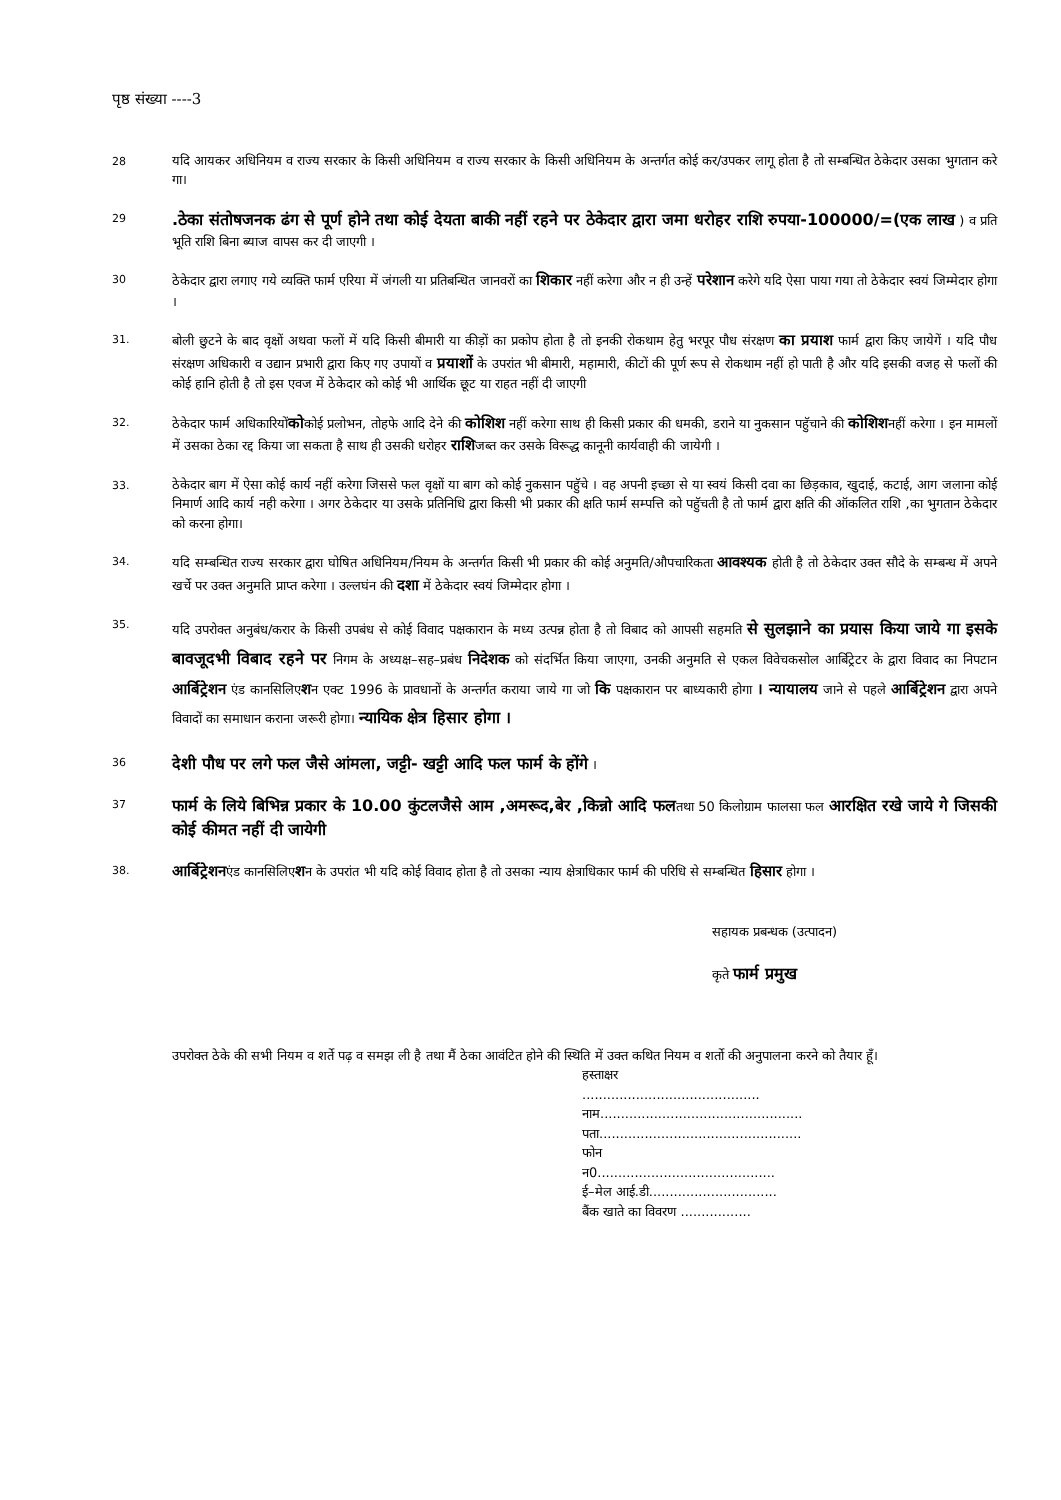पृष्ठ संख्या ----3
28
यदि आयकर अधिनियम व राज्य सरकार के किसी अधिनियम व राज्य सरकार के किसी अधिनियम के अन्तर्गत कोई कर/उपकर लागू होता है तो सम्बन्धित ठेकेदार उसका भुगतान करे गा।
29
.ठेका संतोषजनक ढंग से पूर्ण होने तथा कोई देयता बाकी नहीं रहने पर ठेकेदार द्वारा जमा धरोहर राशि रुपया-100000/=(एक लाख ) व प्रति भूति राशि बिना ब्याज वापस कर दी जाएगी ।
30
ठेकेदार द्वारा लगाए गये व्यक्ति फार्म एरिया में जंगली या प्रतिबन्धित जानवरों का शिकार नहीं करेगा और न ही उन्हें परेशान करेगे यदि ऐसा पाया गया तो ठेकेदार स्वयं जिम्मेदार होगा ।
31.
बोली छुटने के बाद वृक्षों अथवा फलों में यदि किसी बीमारी या कीड़ों का प्रकोप होता है तो इनकी रोकथाम हेतु भरपूर पौध संरक्षण का प्रयाश फार्म द्वारा किए जायेगें । यदि पौध संरक्षण अधिकारी व उद्यान प्रभारी द्वारा किए गए उपायों व प्रयाशों के उपरांत भी बीमारी, महामारी, कीटों की पूर्ण रूप से रोकथाम नहीं हो पाती है और यदि इसकी वजह से फलों की कोई हानि होती है तो इस एवज में ठेकेदार को कोई भी आर्थिक छूट या राहत नहीं दी जाएगी
32.
ठेकेदार फार्म अधिकारियोंकोकोई प्रलोभन, तोहफे आदि देने की कोशिश नहीं करेगा साथ ही किसी प्रकार की धमकी, डराने या नुकसान पहुॅचाने की कोशिशनहीं करेगा । इन मामलों में उसका ठेका रद्द किया जा सकता है साथ ही उसकी धरोहर राशिजब्त कर उसके विरूद्ध कानूनी कार्यवाही की जायेगी ।
33.
ठेकेदार बाग में ऐसा कोई कार्य नहीं करेगा जिससे फल वृक्षों या बाग को कोई नुकसान पहुॅचे । वह अपनी इच्छा से या स्वयं किसी दवा का छिड़काव, खुदाई, कटाई, आग जलाना कोई निमार्ण आदि कार्य नही करेगा । अगर ठेकेदार या उसके प्रतिनिधि द्वारा किसी भी प्रकार की क्षति फार्म सम्पत्ति को पहुॅचती है तो फार्म द्वारा क्षति की ऑकलित राशि ,का भुगतान ठेकेदार को करना होगा।
34.
यदि सम्बन्धित राज्य सरकार द्वारा घोषित अधिनियम/नियम के अन्तर्गत किसी भी प्रकार की कोई अनुमति/औपचारिकता आवश्यक होती है तो ठेकेदार उक्त सौदे के सम्बन्ध में अपने खर्चे पर उक्त अनुमति प्राप्त करेगा । उल्लघंन की दशा में ठेकेदार स्वयं जिम्मेदार होगा ।
35.
यदि उपरोक्त अनुबंध/करार के किसी उपबंध से कोई विवाद पक्षकारान के मध्य उत्पन्न होता है तो विबाद को आपसी सहमति से सुलझाने का प्रयास किया जाये गा इसके बावजूदभी विबाद रहने पर निगम के अध्यक्ष–सह–प्रबंध निदेशक को संदर्भित किया जाएगा, उनकी अनुमति से एकल विवेचकसोल आर्बिट्रेटर के द्वारा विवाद का निपटान आर्बिट्रेशन एंड कानसिलिएशन एक्ट 1996 के प्रावधानों के अन्तर्गत कराया जाये गा जो कि पक्षकारान पर बाध्यकारी होगा । न्यायालय जाने से पहले आर्बिट्रेशन द्वारा अपने विवादों का समाधान कराना जरूरी होगा। न्यायिक क्षेत्र हिसार होगा ।
36
देशी पौध पर लगे फल जैसे आंमला, जट्टी- खट्टी आदि फल फार्म के होंगे ।
37
फार्म के लिये बिभिन्न प्रकार के 10.00 कुंटलजैसे आम ,अमरूद,बेर ,किन्नो आदि फलतथा 50 किलोग्राम फालसा फल आरक्षित रखे जाये गे जिसकी कोई कीमत नहीं दी जायेगी
38.
आर्बिट्रेशनएंड कानसिलिएशन के उपरांत भी यदि कोई विवाद होता है तो उसका न्याय क्षेत्राधिकार फार्म की परिधि से सम्बन्धित हिसार होगा ।
सहायक प्रबन्धक (उत्पादन)
कृते फार्म प्रमुख
उपरोक्त ठेके की सभी नियम व शर्ते पढ़ व समझ ली है तथा मैं ठेका आवंटित होने की स्थिति में उक्त कथित नियम व शर्तो की अनुपालना करने को तैयार हूँ।
हस्ताक्षर ...........................................
नाम.................................................
पता.................................................
फोन न0...........................................
ई–मेल आई.डी...............................
बैंक खाते का विवरण .................